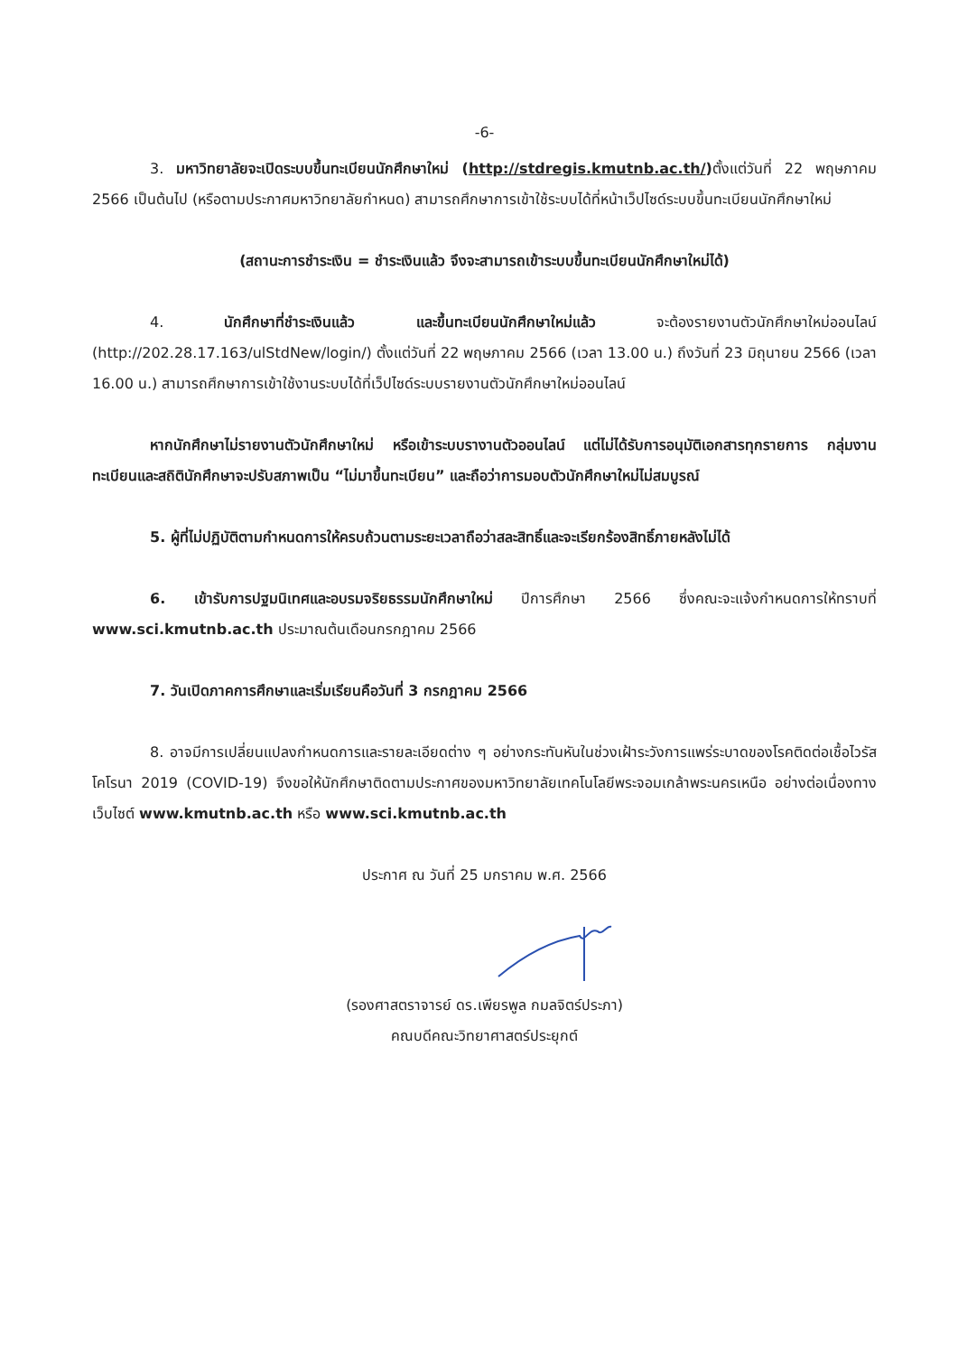-6-
3. มหาวิทยาลัยจะเปิดระบบขึ้นทะเบียนนักศึกษาใหม่ (http://stdregis.kmutnb.ac.th/) ตั้งแต่วันที่ 22 พฤษภาคม 2566 เป็นต้นไป (หรือตามประกาศมหาวิทยาลัยกำหนด) สามารถศึกษาการเข้าใช้ระบบได้ที่หน้าเว็ปไซด์ระบบขึ้นทะเบียนนักศึกษาใหม่
(สถานะการชำระเงิน = ชำระเงินแล้ว จึงจะสามารถเข้าระบบขึ้นทะเบียนนักศึกษาใหม่ได้)
4. นักศึกษาที่ชำระเงินแล้ว และขึ้นทะเบียนนักศึกษาใหม่แล้ว จะต้องรายงานตัวนักศึกษาใหม่ออนไลน์ (http://202.28.17.163/ulStdNew/login/) ตั้งแต่วันที่ 22 พฤษภาคม 2566 (เวลา 13.00 น.) ถึงวันที่ 23 มิถุนายน 2566 (เวลา 16.00 น.) สามารถศึกษาการเข้าใช้งานระบบได้ที่เว็ปไซด์ระบบรายงานตัวนักศึกษาใหม่ออนไลน์
หากนักศึกษาไม่รายงานตัวนักศึกษาใหม่ หรือเข้าระบบรางานตัวออนไลน์ แต่ไม่ได้รับการอนุมัติเอกสารทุกรายการ กลุ่มงานทะเบียนและสถิตินักศึกษาจะปรับสภาพเป็น “ไม่มาขึ้นทะเบียน” และถือว่าการมอบตัวนักศึกษาใหม่ไม่สมบูรณ์
5. ผู้ที่ไม่ปฏิบัติตามกำหนดการให้ครบถ้วนตามระยะเวลาถือว่าสละสิทธิ์และจะเรียกร้องสิทธิ์ภายหลังไม่ได้
6. เข้ารับการปฐมนิเทศและอบรมจริยธรรมนักศึกษาใหม่ ปีการศึกษา 2566 ซึ่งคณะจะแจ้งกำหนดการให้ทราบที่ www.sci.kmutnb.ac.th ประมาณต้นเดือนกรกฎาคม 2566
7. วันเปิดภาคการศึกษาและเริ่มเรียนคือวันที่ 3 กรกฎาคม 2566
8. อาจมีการเปลี่ยนแปลงกำหนดการและรายละเอียดต่าง ๆ อย่างกระทันหันในช่วงเฝ้าระวังการแพร่ระบาดของโรคติดต่อเชื้อไวรัสโคโรนา 2019 (COVID-19) จึงขอให้นักศึกษาติดตามประกาศของมหาวิทยาลัยเทคโนโลยีพระจอมเกล้าพระนครเหนือ อย่างต่อเนื่องทางเว็บไซต์ www.kmutnb.ac.th หรือ www.sci.kmutnb.ac.th
ประกาศ ณ วันที่ 25 มกราคม พ.ศ. 2566
(รองศาสตราจารย์ ดร.เพียรพูล กมลจิตร์ประภา)
คณบดีคณะวิทยาศาสตร์ประยุกต์